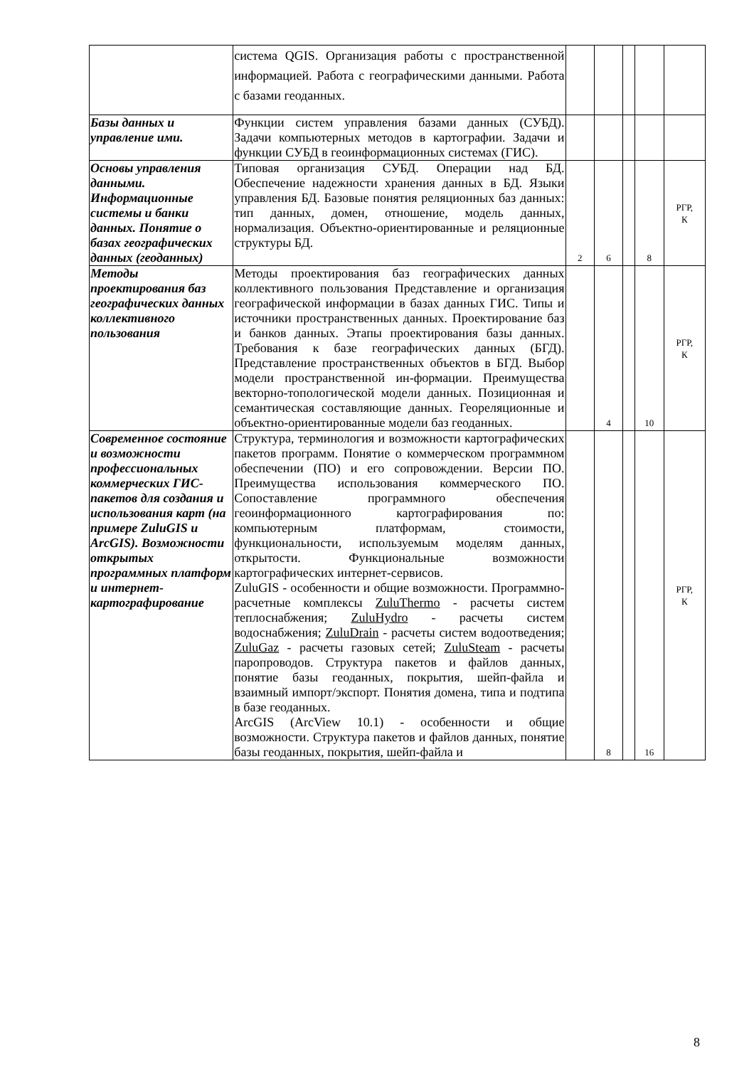| | система QGIS. Организация работы с пространственной информацией. Работа с географическими данными. Работа с базами геоданных. | | | | | |
| Базы данных и управление ими. | Функции систем управления базами данных (СУБД). Задачи компьютерных методов в картографии. Задачи и функции СУБД в геоинформационных системах (ГИС). | | | | | |
| Основы управления данными. Информационные системы и банки данных. Понятие о базах географических данных (геоданных) | Типовая организация СУБД. Операции над БД. Обеспечение надежности хранения данных в БД. Языки управления БД. Базовые понятия реляционных баз данных: тип данных, домен, отношение, модель данных, нормализация. Объектно-ориентированные и реляционные структуры БД. | 2 | 6 | | 8 | РГР, К |
| Методы проектирования баз географических данных коллективного пользования | Методы проектирования баз географических данных коллективного пользования Представление и организация географической информации в базах данных ГИС. Типы и источники пространственных данных. Проектирование баз и банков данных. Этапы проектирования базы данных. Требования к базе географических данных (БГД). Представление пространственных объектов в БГД. Выбор модели пространственной ин-формации. Преимущества векторно-топологической модели данных. Позиционная и семантическая составляющие данных. Геореляционные и объектно-ориентированные модели баз геоданных. | | 4 | | 10 | РГР, К |
| Современное состояние и возможности профессиональных коммерческих ГИС-пакетов для создания и использования карт (на примере ZuluGIS и ArcGIS). Возможности открытых программных платформ и интернет-картографирование | Структура, терминология и возможности картографических пакетов программ. Понятие о коммерческом программном обеспечении (ПО) и его сопровождении. Версии ПО. Преимущества использования коммерческого ПО. Сопоставление программного обеспечения геоинформационного картографирования по: компьютерным платформам, стоимости, функциональности, используемым моделям данных, открытости. Функциональные возможности картографических интернет-сервисов. ZuluGIS - особенности и общие возможности. Программно-расчетные комплексы ZuluThermo - расчеты систем теплоснабжения; ZuluHydro - расчеты систем водоснабжения; ZuluDrain - расчеты систем водоотведения; ZuluGaz - расчеты газовых сетей; ZuluSteam - расчеты паропроводов. Структура пакетов и файлов данных, понятие базы геоданных, покрытия, шейп-файла и взаимный импорт/экспорт. Понятия домена, типа и подтипа в базе геоданных. ArcGIS (ArcView 10.1) - особенности и общие возможности. Структура пакетов и файлов данных, понятие базы геоданных, покрытия, шейп-файла и | | 8 | | 16 | РГР, К |
8